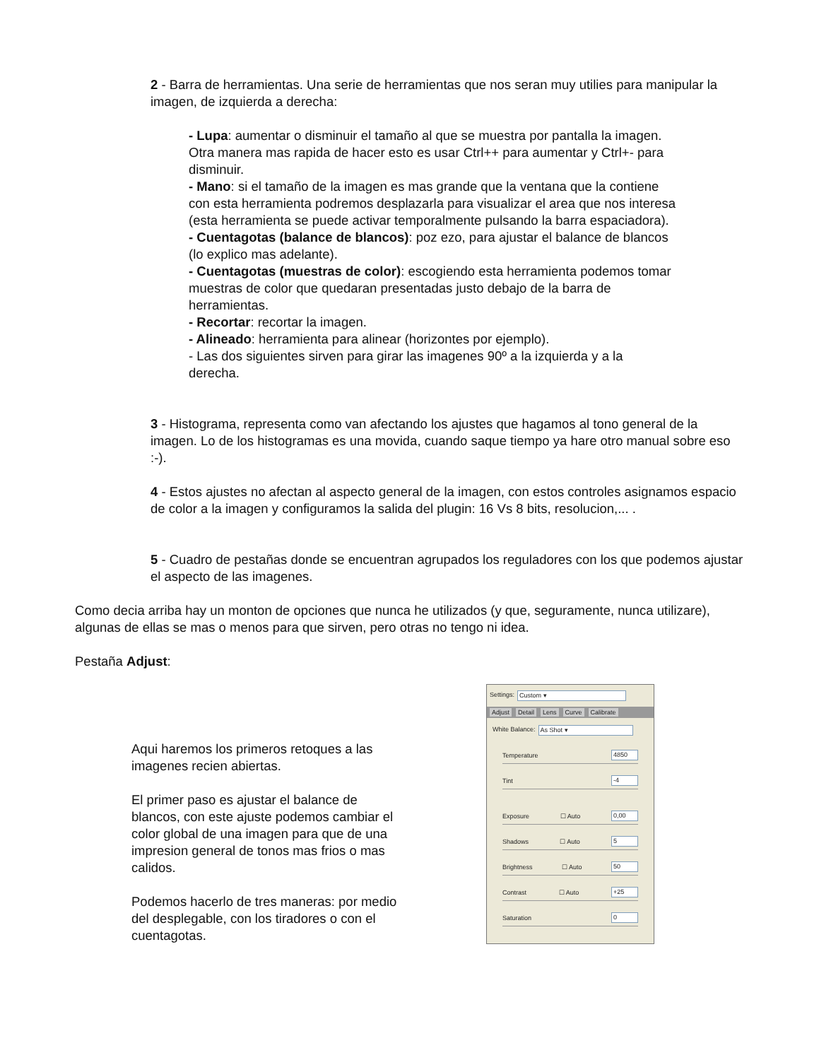2 - Barra de herramientas. Una serie de herramientas que nos seran muy utilies para manipular la imagen, de izquierda a derecha:
- Lupa: aumentar o disminuir el tamaño al que se muestra por pantalla la imagen. Otra manera mas rapida de hacer esto es usar Ctrl++ para aumentar y Ctrl+- para disminuir.
- Mano: si el tamaño de la imagen es mas grande que la ventana que la contiene con esta herramienta podremos desplazarla para visualizar el area que nos interesa (esta herramienta se puede activar temporalmente pulsando la barra espaciadora).
- Cuentagotas (balance de blancos): poz ezo, para ajustar el balance de blancos (lo explico mas adelante).
- Cuentagotas (muestras de color): escogiendo esta herramienta podemos tomar muestras de color que quedaran presentadas justo debajo de la barra de herramientas.
- Recortar: recortar la imagen.
- Alineado: herramienta para alinear (horizontes por ejemplo).
- Las dos siguientes sirven para girar las imagenes 90º a la izquierda y a la derecha.
3 - Histograma, representa como van afectando los ajustes que hagamos al tono general de la imagen. Lo de los histogramas es una movida, cuando saque tiempo ya hare otro manual sobre eso :-).
4 - Estos ajustes no afectan al aspecto general de la imagen, con estos controles asignamos espacio de color a la imagen y configuramos la salida del plugin: 16 Vs 8 bits, resolucion,... .
5 - Cuadro de pestañas donde se encuentran agrupados los reguladores con los que podemos ajustar el aspecto de las imagenes.
Como decia arriba hay un monton de opciones que nunca he utilizados (y que, seguramente, nunca utilizare), algunas de ellas se mas o menos para que sirven, pero otras no tengo ni idea.
Pestaña Adjust:
Aqui haremos los primeros retoques a las imagenes recien abiertas.
El primer paso es ajustar el balance de blancos, con este ajuste podemos cambiar el color global de una imagen para que de una impresion general de tonos mas frios o mas calidos.
Podemos hacerlo de tres maneras: por medio del desplegable, con los tiradores o con el cuentagotas.
Settings: Custom ▾
Adjust Detail Lens Curve Calibrate
White Balance: As Shot ▾
Temperature 4850
Tint -4
Exposure ☐ Auto 0,00
Shadows ☐ Auto 5
Brightness ☐ Auto 50
Contrast ☐ Auto +25
Saturation 0